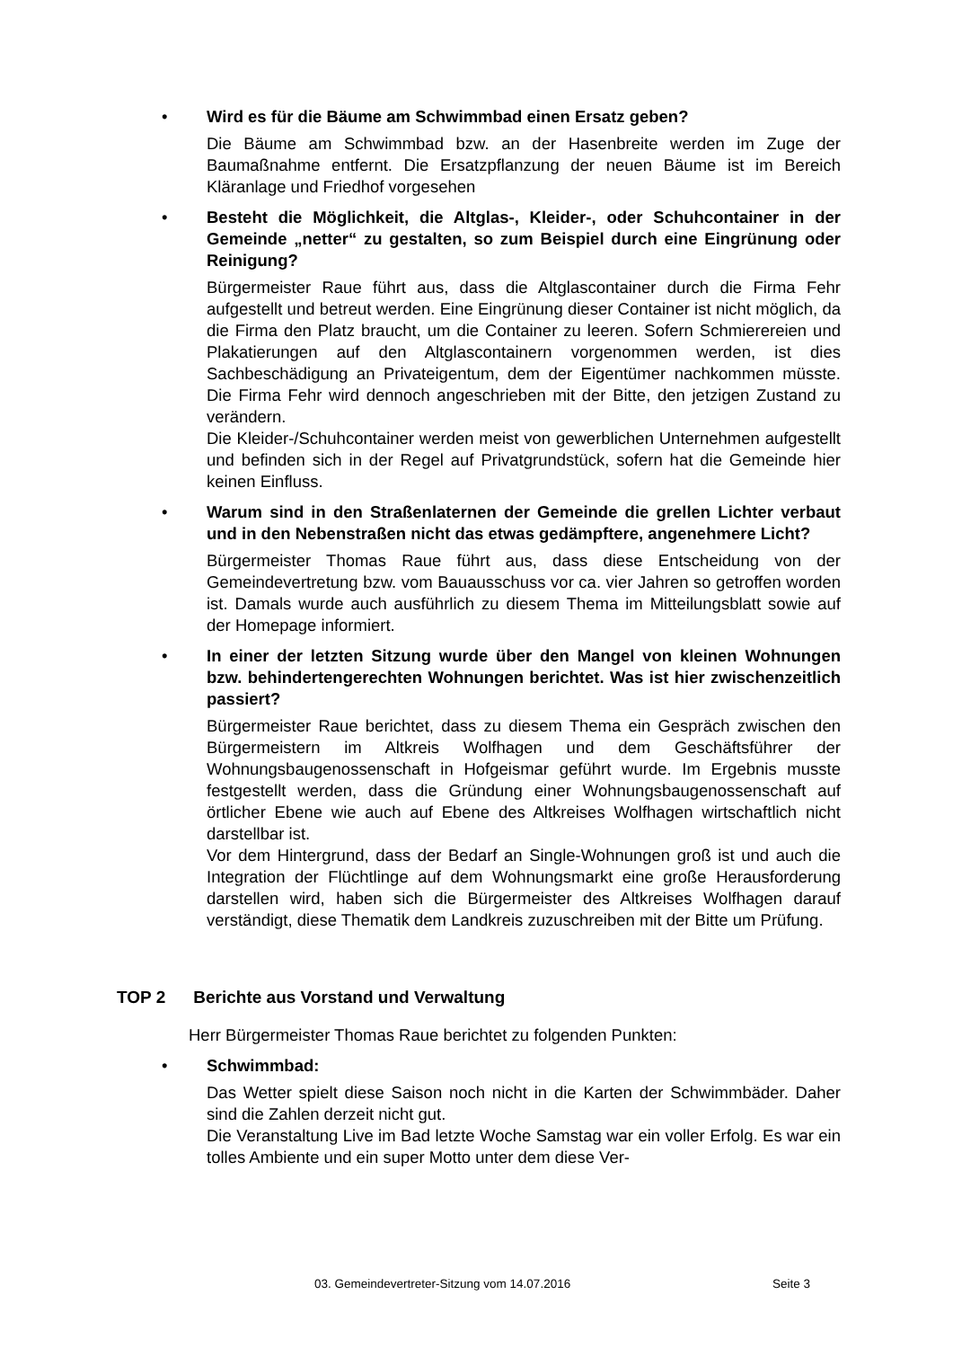•
Wird es für die Bäume am Schwimmbad einen Ersatz geben?
Die Bäume am Schwimmbad bzw. an der Hasenbreite werden im Zuge der Baumaßnahme entfernt. Die Ersatzpflanzung der neuen Bäume ist im Bereich Kläranlage und Friedhof vorgesehen
•
Besteht die Möglichkeit, die Altglas-, Kleider-, oder Schuhcontainer in der Gemeinde „netter“ zu gestalten, so zum Beispiel durch eine Eingrünung oder Reinigung?
Bürgermeister Raue führt aus, dass die Altglascontainer durch die Firma Fehr aufgestellt und betreut werden. Eine Eingrünung dieser Container ist nicht möglich, da die Firma den Platz braucht, um die Container zu leeren. Sofern Schmierereien und Plakatierungen auf den Altglascontainern vorgenommen werden, ist dies Sachbeschädigung an Privateigentum, dem der Eigentümer nachkommen müsste. Die Firma Fehr wird dennoch angeschrieben mit der Bitte, den jetzigen Zustand zu verändern.
Die Kleider-/Schuhcontainer werden meist von gewerblichen Unternehmen aufgestellt und befinden sich in der Regel auf Privatgrundstück, sofern hat die Gemeinde hier keinen Einfluss.
•
Warum sind in den Straßenlaternen der Gemeinde die grellen Lichter verbaut und in den Nebenstraßen nicht das etwas gedämpftere, angenehmere Licht?
Bürgermeister Thomas Raue führt aus, dass diese Entscheidung von der Gemeindevertretung bzw. vom Bauausschuss vor ca. vier Jahren so getroffen worden ist. Damals wurde auch ausführlich zu diesem Thema im Mitteilungsblatt sowie auf der Homepage informiert.
•
In einer der letzten Sitzung wurde über den Mangel von kleinen Wohnungen bzw. behindertengerechten Wohnungen berichtet. Was ist hier zwischenzeitlich passiert?
Bürgermeister Raue berichtet, dass zu diesem Thema ein Gespräch zwischen den Bürgermeistern im Altkreis Wolfhagen und dem Geschäftsführer der Wohnungsbaugenossenschaft in Hofgeismar geführt wurde. Im Ergebnis musste festgestellt werden, dass die Gründung einer Wohnungsbaugenossenschaft auf örtlicher Ebene wie auch auf Ebene des Altkreises Wolfhagen wirtschaftlich nicht darstellbar ist.
Vor dem Hintergrund, dass der Bedarf an Single-Wohnungen groß ist und auch die Integration der Flüchtlinge auf dem Wohnungsmarkt eine große Herausforderung darstellen wird, haben sich die Bürgermeister des Altkreises Wolfhagen darauf verständigt, diese Thematik dem Landkreis zuzuschreiben mit der Bitte um Prüfung.
TOP 2 Berichte aus Vorstand und Verwaltung
Herr Bürgermeister Thomas Raue berichtet zu folgenden Punkten:
•
Schwimmbad:
Das Wetter spielt diese Saison noch nicht in die Karten der Schwimmbäder. Daher sind die Zahlen derzeit nicht gut.
Die Veranstaltung Live im Bad letzte Woche Samstag war ein voller Erfolg. Es war ein tolles Ambiente und ein super Motto unter dem diese Ver-
03. Gemeindevertreter-Sitzung vom 14.07.2016 Seite 3